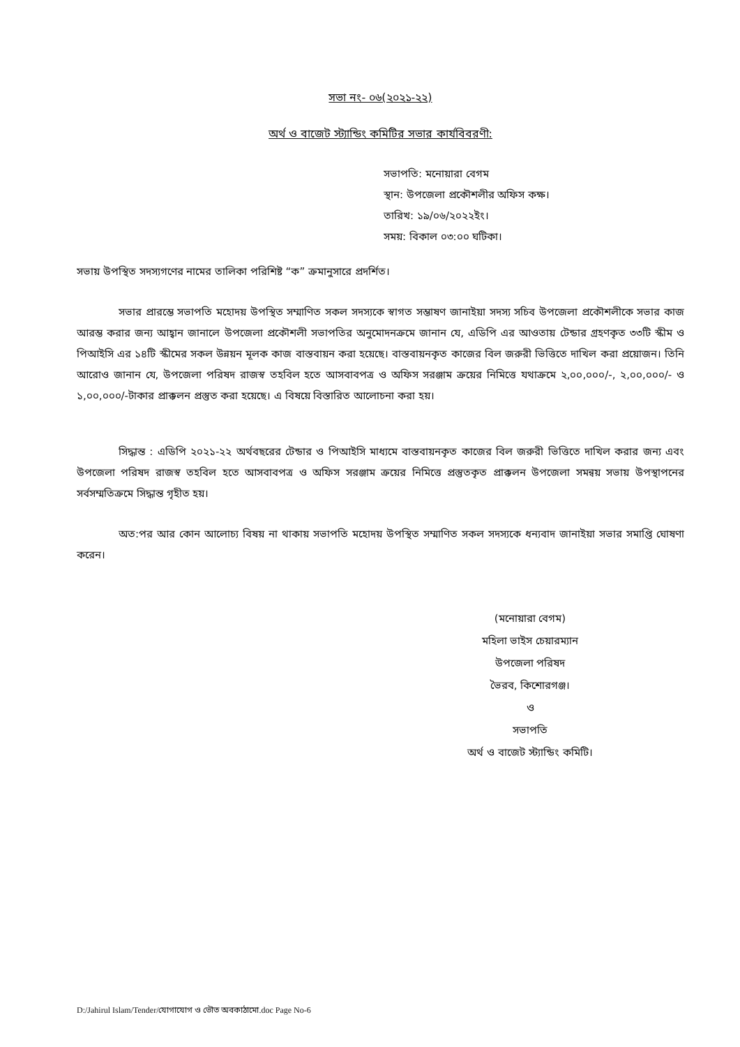সভা নং- ০৬(২০২১-২২)
অর্থ ও বাজেট স্ট্যান্ডিং কমিটির সভার কার্যবিবরণী:
সভাপতি: মনোয়ারা বেগম
স্থান: উপজেলা প্রকৌশলীর অফিস কক্ষ।
তারিখ: ১৯/০৬/২০২২ইং।
সময়: বিকাল ০৩:০০ ঘটিকা।
সভায় উপস্থিত সদস্যগণের নামের তালিকা পরিশিষ্ট “ক” ক্রমানুসারে প্রদর্শিত।
সভার প্রারম্ভে সভাপতি মহোদয় উপস্থিত সম্মাণিত সকল সদস্যকে স্বাগত সম্ভাষণ জানাইয়া সদস্য সচিব উপজেলা প্রকৌশলীকে সভার কাজ আরম্ভ করার জন্য আহ্বান জানালে উপজেলা প্রকৌশলী সভাপতির অনুমোদনক্রমে জানান যে, এডিপি এর আওতায় টেন্ডার গ্রহণকৃত ৩৩টি স্কীম ও পিআইসি এর ১৪টি স্কীমের সকল উন্নয়ন মূলক কাজ বাস্তবায়ন করা হয়েছে। বাস্তবায়নকৃত কাজের বিল জরুরী ভিত্তিতে দাখিল করা প্রয়োজন। তিনি আরোও জানান যে, উপজেলা পরিষদ রাজস্ব তহবিল হতে আসবাবপত্র ও অফিস সরঞ্জাম ক্রয়ের নিমিত্তে যথাক্রমে ২,০০,০০০/-, ২,০০,০০০/- ও ১,০০,০০০/-টাকার প্রাক্কলন প্রস্তুত করা হয়েছে। এ বিষয়ে বিস্তারিত আলোচনা করা হয়।
সিদ্ধান্ত : এডিপি ২০২১-২২ অর্থবছরের টেন্ডার ও পিআইসি মাধ্যমে বাস্তবায়নকৃত কাজের বিল জরুরী ভিত্তিতে দাখিল করার জন্য এবং উপজেলা পরিষদ রাজস্ব তহবিল হতে আসবাবপত্র ও অফিস সরঞ্জাম ক্রয়ের নিমিত্তে প্রস্তুতকৃত প্রাক্কলন উপজেলা সমন্বয় সভায় উপস্থাপনের সর্বসম্মতিক্রমে সিদ্ধান্ত গৃহীত হয়।
অত:পর আর কোন আলোচ্য বিষয় না থাকায় সভাপতি মহোদয় উপস্থিত সম্মাণিত সকল সদস্যকে ধন্যবাদ জানাইয়া সভার সমাপ্তি ঘোষণা করেন।
(মনোয়ারা বেগম)
মহিলা ভাইস চেয়ারম্যান
উপজেলা পরিষদ
ভৈরব, কিশোরগঞ্জ।
ও
সভাপতি
অর্থ ও বাজেট স্ট্যান্ডিং কমিটি।
D:/Jahirul Islam/Tender/যোগাযোগ ও ভৌত অবকাঠামো.doc Page No-6